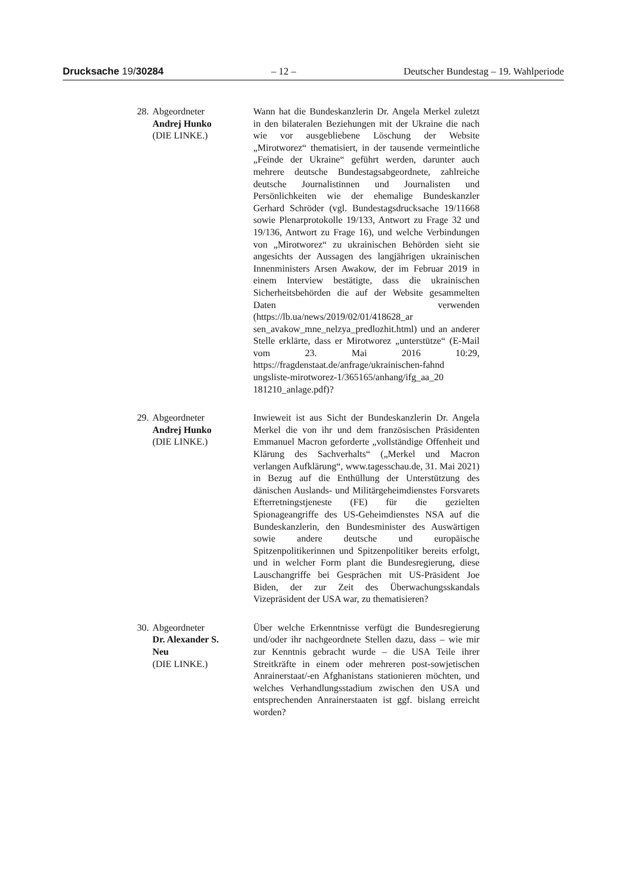Drucksache 19/30284 – 12 – Deutscher Bundestag – 19. Wahlperiode
28. Abgeordneter
Andrej Hunko
(DIE LINKE.)
Wann hat die Bundeskanzlerin Dr. Angela Merkel zuletzt in den bilateralen Beziehungen mit der Ukraine die nach wie vor ausgebliebene Löschung der Website „Mirotworez“ thematisiert, in der tausende vermeintliche „Feinde der Ukraine“ geführt werden, darunter auch mehrere deutsche Bundestagsabgeordnete, zahlreiche deutsche Journalistinnen und Journalisten und Persönlichkeiten wie der ehemalige Bundeskanzler Gerhard Schröder (vgl. Bundestagsdrucksache 19/11668 sowie Plenarprotokolle 19/133, Antwort zu Frage 32 und 19/136, Antwort zu Frage 16), und welche Verbindungen von „Mirotworez“ zu ukrainischen Behörden sieht sie angesichts der Aussagen des langjährigen ukrainischen Innenministers Arsen Awakow, der im Februar 2019 in einem Interview bestätigte, dass die ukrainischen Sicherheitsbehörden die auf der Website gesammelten Daten verwenden (https://lb.ua/news/2019/02/01/418628_ar sen_avakow_mne_nelzya_predlozhit.html) und an anderer Stelle erklärte, dass er Mirotworez „unterstütze“ (E-Mail vom 23. Mai 2016 10:29, https://fragdenstaat.de/anfrage/ukrainischen-fahnd ungsliste-mirotworez-1/365165/anhang/ifg_aa_20 181210_anlage.pdf)?
29. Abgeordneter
Andrej Hunko
(DIE LINKE.)
Inwieweit ist aus Sicht der Bundeskanzlerin Dr. Angela Merkel die von ihr und dem französischen Präsidenten Emmanuel Macron geforderte „vollständige Offenheit und Klärung des Sachverhalts“ („Merkel und Macron verlangen Aufklärung“, www.tagesschau.de, 31. Mai 2021) in Bezug auf die Enthüllung der Unterstützung des dänischen Auslands- und Militärgeheimdienstes Forsvarets Efterretningstjeneste (FE) für die gezielten Spionageangriffe des US-Geheimdienstes NSA auf die Bundeskanzlerin, den Bundesminister des Auswärtigen sowie andere deutsche und europäische Spitzenpolitikerinnen und Spitzenpolitiker bereits erfolgt, und in welcher Form plant die Bundesregierung, diese Lauschangriffe bei Gesprächen mit US-Präsident Joe Biden, der zur Zeit des Überwachungsskandals Vizepräsident der USA war, zu thematisieren?
30. Abgeordneter
Dr. Alexander S.
Neu
(DIE LINKE.)
Über welche Erkenntnisse verfügt die Bundesregierung und/oder ihr nachgeordnete Stellen dazu, dass – wie mir zur Kenntnis gebracht wurde – die USA Teile ihrer Streitkräfte in einem oder mehreren post-sowjetischen Anrainerstaat/-en Afghanistans stationieren möchten, und welches Verhandlungsstadium zwischen den USA und entsprechenden Anrainerstaaten ist ggf. bislang erreicht worden?